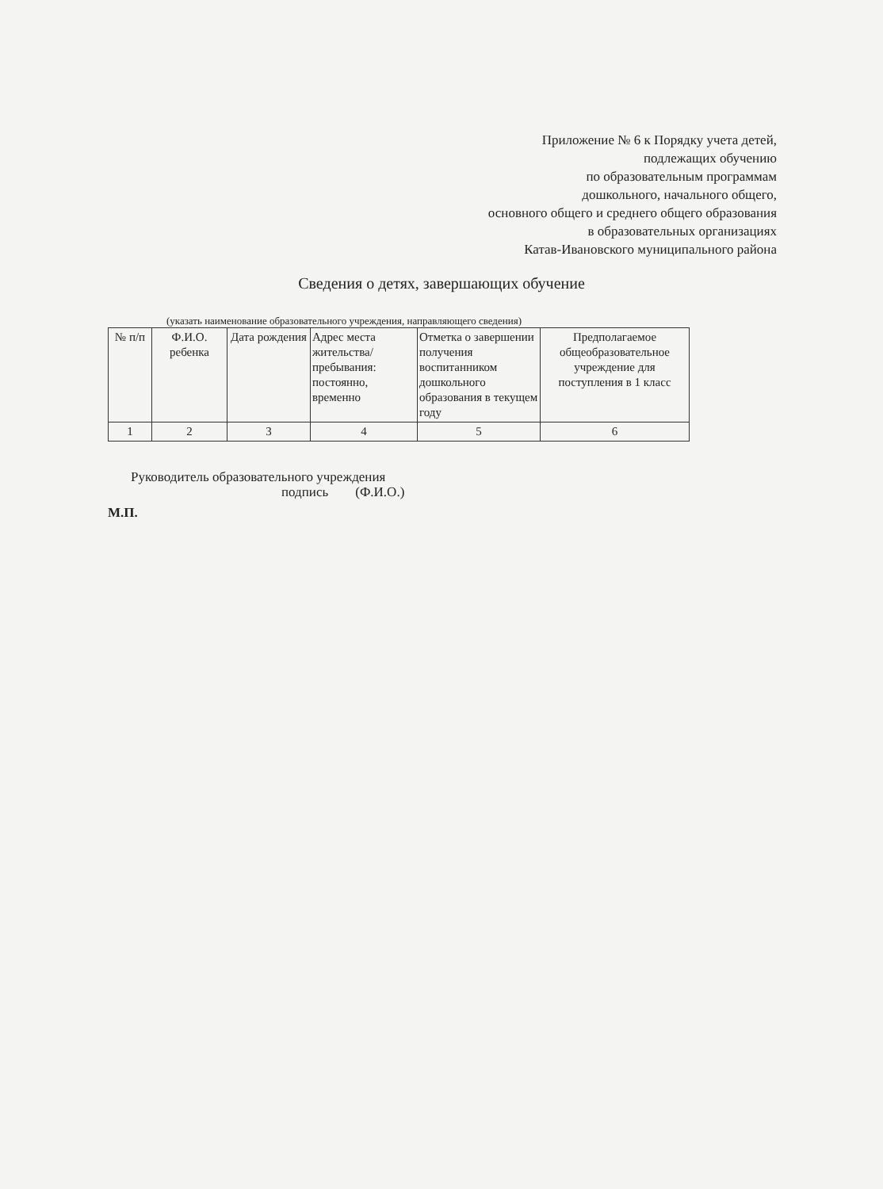Приложение № 6 к Порядку учета детей,
подлежащих обучению
по образовательным программам
дошкольного, начального общего,
основного общего и среднего общего образования
в образовательных организациях
Катав-Ивановского муниципального района
Сведения о детях, завершающих обучение
(указать наименование образовательного учреждения, направляющего сведения)
| № п/п | Ф.И.О. ребенка | Дата рождения | Адрес места жительства/ пребывания: постоянно, временно | Отметка о завершении получения воспитанником дошкольного образования в текущем году | Предполагаемое общеобразовательное учреждение для поступления в 1 класс |
| --- | --- | --- | --- | --- | --- |
| 1 | 2 | 3 | 4 | 5 | 6 |
Руководитель образовательного учреждения
подпись (Ф.И.О.)
М.П.